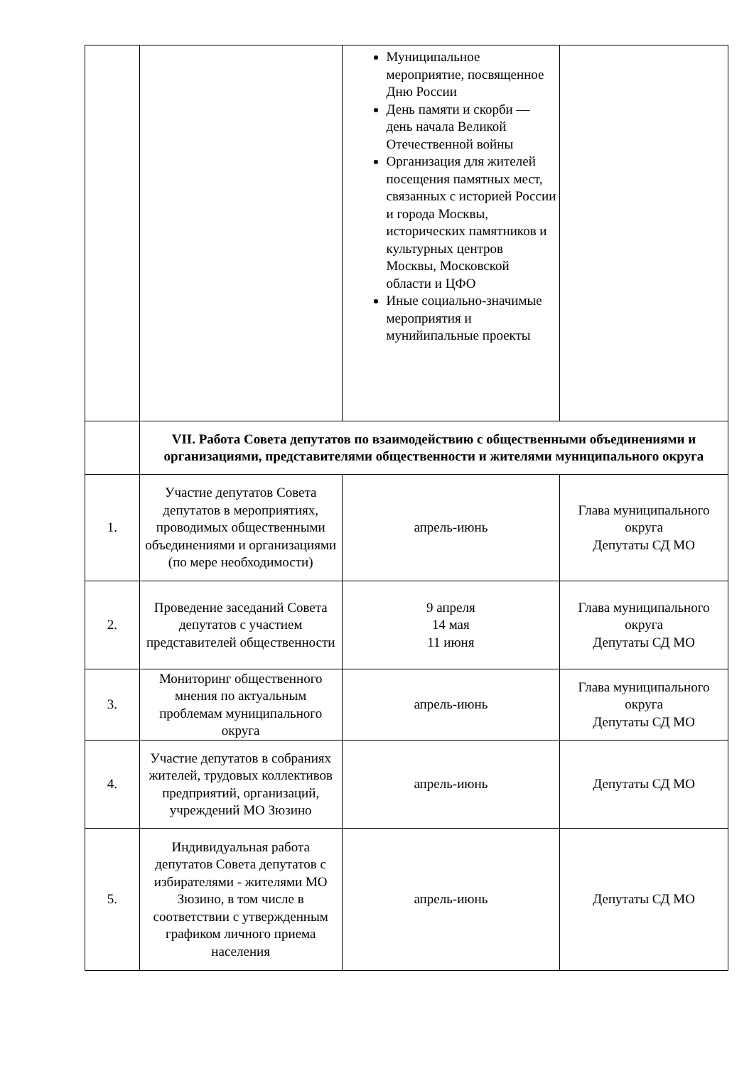| | | Муниципальное мероприятие, посвященное Дню России День памяти и скорби — день начала Великой Отечественной войны Организация для жителей посещения памятных мест, связанных с историей России и города Москвы, исторических памятников и культурных центров Москвы, Московской области и ЦФО Иные социально-значимые мероприятия и мунийипальные проекты | |
| | VII. Работа Совета депутатов по взаимодействию с общественными объединениями и организациями, представителями общественности и жителями муниципального округа | | |
| 1. | Участие депутатов Совета депутатов в мероприятиях, проводимых общественными объединениями и организациями (по мере необходимости) | апрель-июнь | Глава муниципального округа Депутаты СД МО |
| 2. | Проведение заседаний Совета депутатов с участием представителей общественности | 9 апреля 14 мая 11 июня | Глава муниципального округа Депутаты СД МО |
| 3. | Мониторинг общественного мнения по актуальным проблемам муниципального округа | апрель-июнь | Глава муниципального округа Депутаты СД МО |
| 4. | Участие депутатов в собраниях жителей, трудовых коллективов предприятий, организаций, учреждений МО Зюзино | апрель-июнь | Депутаты СД МО |
| 5. | Индивидуальная работа депутатов Совета депутатов с избирателями - жителями МО Зюзино, в том числе в соответствии с утвержденным графиком личного приема населения | апрель-июнь | Депутаты СД МО |